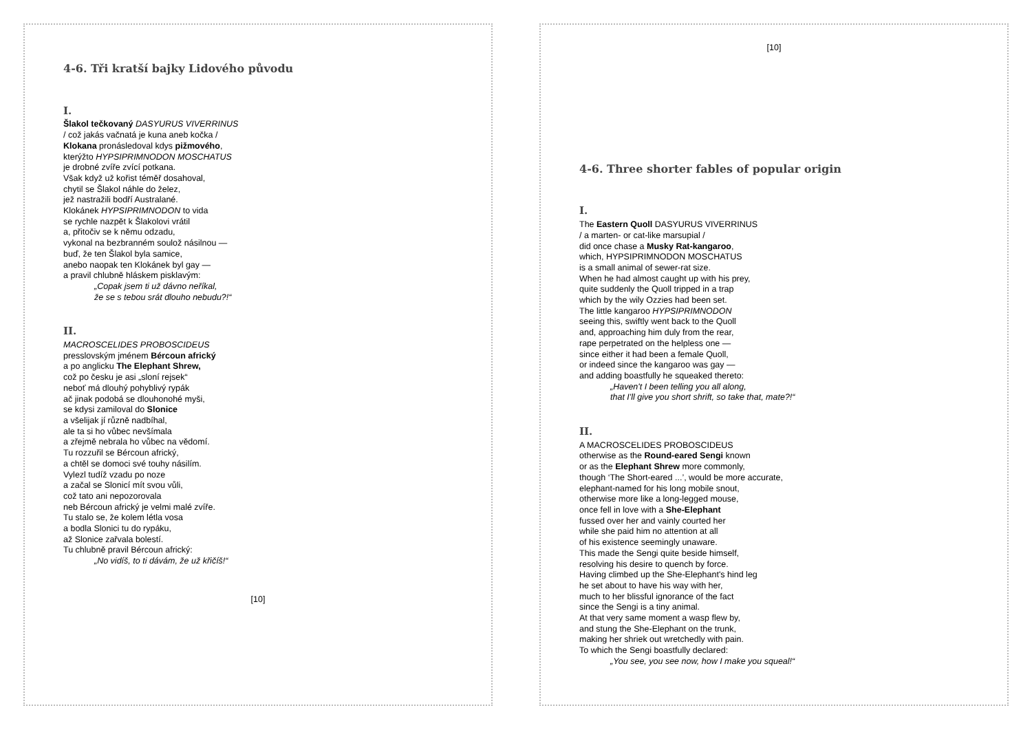4-6. Tři kratší bajky Lidového původu
I.
Šlakol tečkovaný DASYURUS VIVERRINUS
/ což jakás vačnatá je kuna aneb kočka /
Klokana pronásledoval kdys pižmového,
kterýžto HYPSIPRIMNODON MOSCHATUS
je drobné zvíře zvící potkana.
Však když už kořist téměř dosahoval,
chytil se Šlakol náhle do želez,
jež nastražili bodří Australané.
Klokánek HYPSIPRIMNODON to vida
se rychle nazpět k Šlakolovi vrátil
a, přitočiv se k němu odzadu,
vykonal na bezbranném soulož násilnou —
buď, že ten Šlakol byla samice,
anebo naopak ten Klokánek byl gay —
a pravil chlubně hláskem pisklavým:
„Copak jsem ti už dávno neříkal,
že se s tebou srát dlouho nebudu?!“
II.
MACROSCELIDES PROBOSCIDEUS
presslovským jménem Bércoun africký
a po anglicku The Elephant Shrew,
což po česku je asi „sloní rejsek“
neboť má dlouhý pohyblivý rypák
ač jinak podobá se dlouhonohé myši,
se kdysi zamiloval do Slonice
a všelijak jí různě nadbíhal,
ale ta si ho vůbec nevšímala
a zřejmě nebrala ho vůbec na vědomí.
Tu rozzuřil se Bércoun africký,
a chtěl se domoci své touhy násilím.
Vylezl tudíž vzadu po noze
a začal se Slonicí mít svou vůli,
což tato ani nepozorovala
neb Bércoun africký je velmi malé zvíře.
Tu stalo se, že kolem létla vosa
a bodla Slonici tu do rypáku,
až Slonice zařvala bolestí.
Tu chlubně pravil Bércoun africký:
„No vidíš, to ti dávám, že už křičíš!“
[10]
[10]
4-6. Three shorter fables of popular origin
I.
The Eastern Quoll DASYURUS VIVERRINUS
/ a marten- or cat-like marsupial /
did once chase a Musky Rat-kangaroo,
which, HYPSIPRIMNODON MOSCHATUS
is a small animal of sewer-rat size.
When he had almost caught up with his prey,
quite suddenly the Quoll tripped in a trap
which by the wily Ozzies had been set.
The little kangaroo HYPSIPRIMNODON
seeing this, swiftly went back to the Quoll
and, approaching him duly from the rear,
rape perpetrated on the helpless one —
since either it had been a female Quoll,
or indeed since the kangaroo was gay —
and adding boastfully he squeaked thereto:
„Haven't I been telling you all along,
that I'll give you short shrift, so take that, mate?!“
II.
A MACROSCELIDES PROBOSCIDEUS
otherwise as the Round-eared Sengi known
or as the Elephant Shrew more commonly,
though ‘The Short-eared ...’, would be more accurate,
elephant-named for his long mobile snout,
otherwise more like a long-legged mouse,
once fell in love with a She-Elephant
fussed over her and vainly courted her
while she paid him no attention at all
of his existence seemingly unaware.
This made the Sengi quite beside himself,
resolving his desire to quench by force.
Having climbed up the She-Elephant's hind leg
he set about to have his way with her,
much to her blissful ignorance of the fact
since the Sengi is a tiny animal.
At that very same moment a wasp flew by,
and stung the She-Elephant on the trunk,
making her shriek out wretchedly with pain.
To which the Sengi boastfully declared:
„You see, you see now, how I make you squeal!“